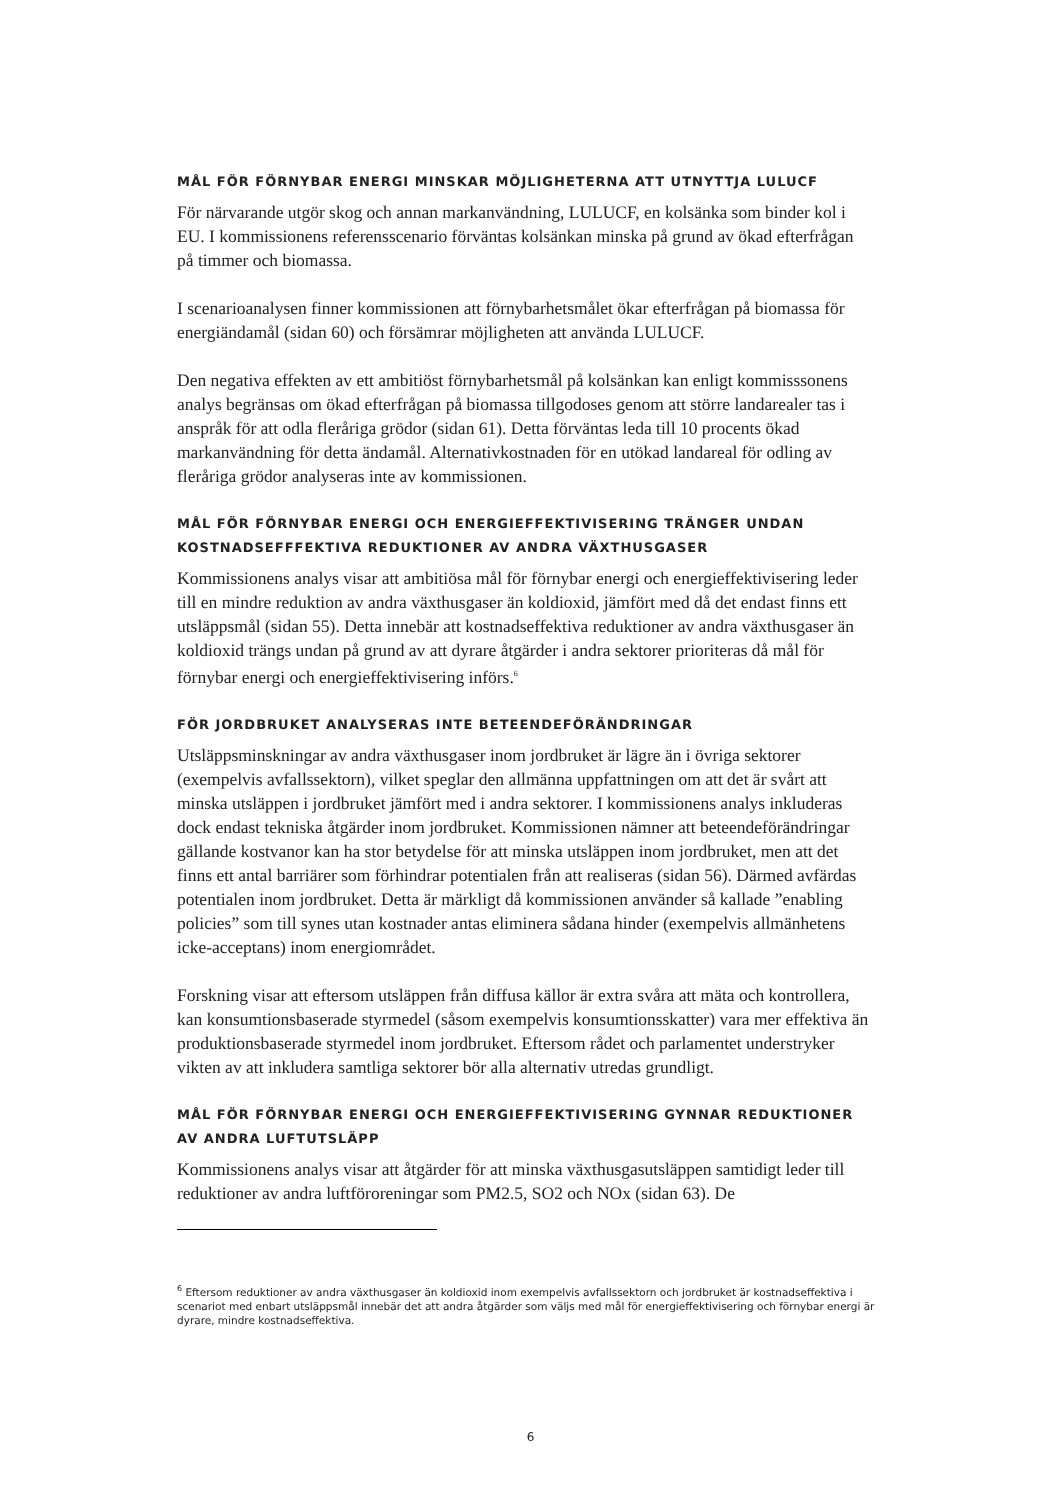MÅL FÖR FÖRNYBAR ENERGI MINSKAR MÖJLIGHETERNA ATT UTNYTTJA LULUCF
För närvarande utgör skog och annan markanvändning, LULUCF, en kolsänka som binder kol i EU. I kommissionens referensscenario förväntas kolsänkan minska på grund av ökad efterfrågan på timmer och biomassa.
I scenarioanalysen finner kommissionen att förnybarhetsmålet ökar efterfrågan på biomassa för energiändamål (sidan 60) och försämrar möjligheten att använda LULUCF.
Den negativa effekten av ett ambitiöst förnybarhetsmål på kolsänkan kan enligt kommisssonens analys begränsas om ökad efterfrågan på biomassa tillgodoses genom att större landarealer tas i anspråk för att odla fleråriga grödor (sidan 61). Detta förväntas leda till 10 procents ökad markanvändning för detta ändamål. Alternativkostnaden för en utökad landareal för odling av fleråriga grödor analyseras inte av kommissionen.
MÅL FÖR FÖRNYBAR ENERGI OCH ENERGIEFFEKTIVISERING TRÄNGER UNDAN KOSTNADSEFFFEKTIVA REDUKTIONER AV ANDRA VÄXTHUSGASER
Kommissionens analys visar att ambitiösa mål för förnybar energi och energieffektivisering leder till en mindre reduktion av andra växthusgaser än koldioxid, jämfört med då det endast finns ett utsläppsmål (sidan 55). Detta innebär att kostnadseffektiva reduktioner av andra växthusgaser än koldioxid trängs undan på grund av att dyrare åtgärder i andra sektorer prioriteras då mål för förnybar energi och energieffektivisering införs.<sup>6</sup>
FÖR JORDBRUKET ANALYSERAS INTE BETEENDEFÖRÄNDRINGAR
Utsläppsminskningar av andra växthusgaser inom jordbruket är lägre än i övriga sektorer (exempelvis avfallssektorn), vilket speglar den allmänna uppfattningen om att det är svårt att minska utsläppen i jordbruket jämfört med i andra sektorer. I kommissionens analys inkluderas dock endast tekniska åtgärder inom jordbruket. Kommissionen nämner att beteendeförändringar gällande kostvanor kan ha stor betydelse för att minska utsläppen inom jordbruket, men att det finns ett antal barriärer som förhindrar potentialen från att realiseras (sidan 56). Därmed avfärdas potentialen inom jordbruket. Detta är märkligt då kommissionen använder så kallade ”enabling policies” som till synes utan kostnader antas eliminera sådana hinder (exempelvis allmänhetens icke-acceptans) inom energiområdet.
Forskning visar att eftersom utsläppen från diffusa källor är extra svåra att mäta och kontrollera, kan konsumtionsbaserade styrmedel (såsom exempelvis konsumtionsskatter) vara mer effektiva än produktionsbaserade styrmedel inom jordbruket. Eftersom rådet och parlamentet understryker vikten av att inkludera samtliga sektorer bör alla alternativ utredas grundligt.
MÅL FÖR FÖRNYBAR ENERGI OCH ENERGIEFFEKTIVISERING GYNNAR REDUKTIONER AV ANDRA LUFTUTSLÄPP
Kommissionens analys visar att åtgärder för att minska växthusgasutsläppen samtidigt leder till reduktioner av andra luftföroreningar som PM2.5, SO2 och NOx (sidan 63). De
<sup>6</sup> Eftersom reduktioner av andra växthusgaser än koldioxid inom exempelvis avfallssektorn och jordbruket är kostnadseffektiva i scenariot med enbart utsläppsmål innebär det att andra åtgärder som väljs med mål för energieffektivisering och förnybar energi är dyrare, mindre kostnadseffektiva.
6